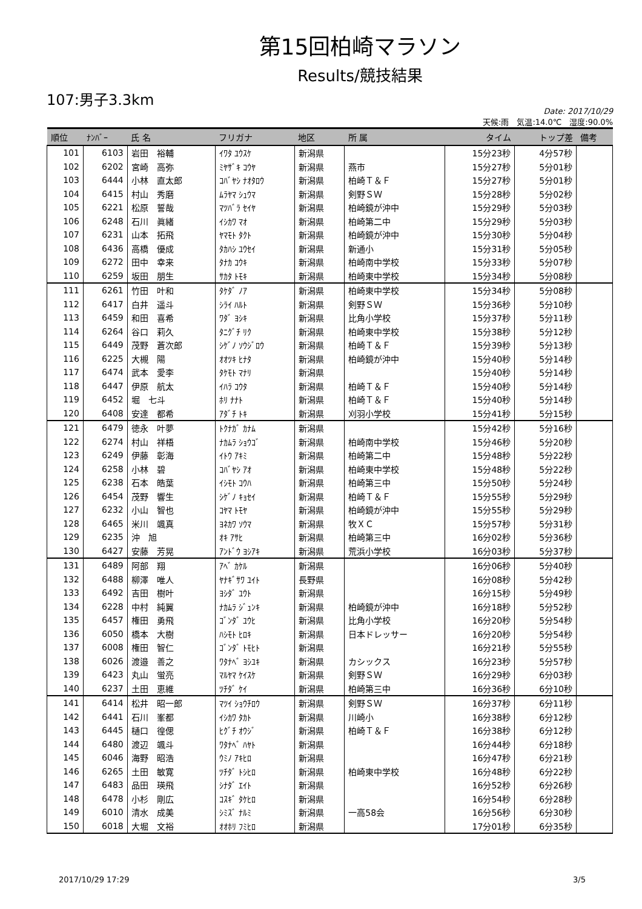第15回柏崎マラソン
Results/競技結果
107:男子3.3km
Date: 2017/10/29
天候:雨　気温:14.0℃　湿度:90.0%
| 順位 | ﾅﾝﾊﾞｰ | 氏 名 | フリガナ | 地区 | 所 属 | タイム | トップ差 | 備考 |
| --- | --- | --- | --- | --- | --- | --- | --- | --- |
| 101 | 6103 | 岩田 裕輔 | ｲﾜﾀ ﾕｳｽｹ | 新潟県 | | 15分23秒 | 4分57秒 | |
| 102 | 6202 | 宮崎 高弥 | ﾐﾔｻﾞｷ ｺｳﾔ | 新潟県 | 燕市 | 15分27秒 | 5分01秒 | |
| 103 | 6444 | 小林 直太郎 | ｺﾊﾞﾔｼ ﾅｵﾀﾛｳ | 新潟県 | 柏崎Ｔ＆Ｆ | 15分27秒 | 5分01秒 | |
| 104 | 6415 | 村山 秀磨 | ﾑﾗﾔﾏ ｼｭｳﾏ | 新潟県 | 剣野ＳＷ | 15分28秒 | 5分02秒 | |
| 105 | 6221 | 松原 誓哉 | ﾏﾂﾊﾞﾗ ｾｲﾔ | 新潟県 | 柏崎鏡が沖中 | 15分29秒 | 5分03秒 | |
| 106 | 6248 | 石川 眞緒 | ｲｼｶﾜ ﾏｵ | 新潟県 | 柏崎第二中 | 15分29秒 | 5分03秒 | |
| 107 | 6231 | 山本 拓飛 | ﾔﾏﾓﾄ ﾀｸﾄ | 新潟県 | 柏崎鏡が沖中 | 15分30秒 | 5分04秒 | |
| 108 | 6436 | 高橋 優成 | ﾀｶﾊｼ ﾕｳｾｲ | 新潟県 | 新通小 | 15分31秒 | 5分05秒 | |
| 109 | 6272 | 田中 幸来 | ﾀﾅｶ ｺｳｷ | 新潟県 | 柏崎南中学校 | 15分33秒 | 5分07秒 | |
| 110 | 6259 | 坂田 朋生 | ｻｶﾀ ﾄﾓｷ | 新潟県 | 柏崎東中学校 | 15分34秒 | 5分08秒 | |
| 111 | 6261 | 竹田 叶和 | ﾀｹﾀﾞ ﾉｱ | 新潟県 | 柏崎東中学校 | 15分34秒 | 5分08秒 | |
| 112 | 6417 | 白井 遥斗 | ｼﾗｲ ﾊﾙﾄ | 新潟県 | 剣野ＳＷ | 15分36秒 | 5分10秒 | |
| 113 | 6459 | 和田 喜希 | ﾜﾀﾞ ﾖｼｷ | 新潟県 | 比角小学校 | 15分37秒 | 5分11秒 | |
| 114 | 6264 | 谷口 莉久 | ﾀﾆｸﾞﾁ ﾘｸ | 新潟県 | 柏崎東中学校 | 15分38秒 | 5分12秒 | |
| 115 | 6449 | 茂野 蒼次郎 | ｼｹﾞﾉ ｿｳｼﾞﾛｳ | 新潟県 | 柏崎Ｔ＆Ｆ | 15分39秒 | 5分13秒 | |
| 116 | 6225 | 大槻 陽 | ｵｵﾂｷ ﾋﾅﾀ | 新潟県 | 柏崎鏡が沖中 | 15分40秒 | 5分14秒 | |
| 117 | 6474 | 武本 愛李 | ﾀｹﾓﾄ ﾏﾅﾘ | 新潟県 | | 15分40秒 | 5分14秒 | |
| 118 | 6447 | 伊原 航太 | ｲﾊﾗ ｺｳﾀ | 新潟県 | 柏崎Ｔ＆Ｆ | 15分40秒 | 5分14秒 | |
| 119 | 6452 | 堀 七斗 | ﾎﾘ ﾅﾅﾄ | 新潟県 | 柏崎Ｔ＆Ｆ | 15分40秒 | 5分14秒 | |
| 120 | 6408 | 安達 都希 | ｱﾀﾞﾁ ﾄｷ | 新潟県 | 刈羽小学校 | 15分41秒 | 5分15秒 | |
| 121 | 6479 | 徳永 叶夢 | ﾄｸﾅｶﾞ ｶﾅﾑ | 新潟県 | | 15分42秒 | 5分16秒 | |
| 122 | 6274 | 村山 祥梧 | ﾅｶﾑﾗ ｼｮｳｺﾞ | 新潟県 | 柏崎南中学校 | 15分46秒 | 5分20秒 | |
| 123 | 6249 | 伊藤 彰海 | ｲﾄｳ ｱｷﾐ | 新潟県 | 柏崎第二中 | 15分48秒 | 5分22秒 | |
| 124 | 6258 | 小林 碧 | ｺﾊﾞﾔｼ ｱｵ | 新潟県 | 柏崎東中学校 | 15分48秒 | 5分22秒 | |
| 125 | 6238 | 石本 皓葉 | ｲｼﾓﾄ ｺｳﾊ | 新潟県 | 柏崎第三中 | 15分50秒 | 5分24秒 | |
| 126 | 6454 | 茂野 響生 | ｼｹﾞﾉ ｷｮｾｲ | 新潟県 | 柏崎Ｔ＆Ｆ | 15分55秒 | 5分29秒 | |
| 127 | 6232 | 小山 智也 | ｺﾔﾏ ﾄﾓﾔ | 新潟県 | 柏崎鏡が沖中 | 15分55秒 | 5分29秒 | |
| 128 | 6465 | 米川 颯真 | ﾖﾈｶﾜ ｿｳﾏ | 新潟県 | 牧ＸＣ | 15分57秒 | 5分31秒 | |
| 129 | 6235 | 沖 旭 | ｵｷ ｱｻﾋ | 新潟県 | 柏崎第三中 | 16分02秒 | 5分36秒 | |
| 130 | 6427 | 安藤 芳晃 | ｱﾝﾄﾞｳ ﾖｼｱｷ | 新潟県 | 荒浜小学校 | 16分03秒 | 5分37秒 | |
| 131 | 6489 | 阿部 翔 | ｱﾍﾞ ｶｹﾙ | 新潟県 | | 16分06秒 | 5分40秒 | |
| 132 | 6488 | 柳澤 唯人 | ﾔﾅｷﾞｻﾜ ﾕｲﾄ | 長野県 | | 16分08秒 | 5分42秒 | |
| 133 | 6492 | 吉田 樹叶 | ﾖｼﾀﾞ ﾕｳﾄ | 新潟県 | | 16分15秒 | 5分49秒 | |
| 134 | 6228 | 中村 純翼 | ﾅｶﾑﾗ ｼﾞｭﾝｷ | 新潟県 | 柏崎鏡が沖中 | 16分18秒 | 5分52秒 | |
| 135 | 6457 | 権田 勇飛 | ｺﾞﾝﾀﾞ ﾕｳﾋ | 新潟県 | 比角小学校 | 16分20秒 | 5分54秒 | |
| 136 | 6050 | 橋本 大樹 | ﾊｼﾓﾄ ﾋﾛｷ | 新潟県 | 日本ドレッサー | 16分20秒 | 5分54秒 | |
| 137 | 6008 | 権田 智仁 | ｺﾞﾝﾀﾞ ﾄﾓﾋﾄ | 新潟県 | | 16分21秒 | 5分55秒 | |
| 138 | 6026 | 渡邉 善之 | ﾜﾀﾅﾍﾞ ﾖｼﾕｷ | 新潟県 | カシックス | 16分23秒 | 5分57秒 | |
| 139 | 6423 | 丸山 蛍亮 | ﾏﾙﾔﾏ ｹｲｽｹ | 新潟県 | 剣野ＳＷ | 16分29秒 | 6分03秒 | |
| 140 | 6237 | 土田 恵維 | ﾂﾁﾀﾞ ｹｲ | 新潟県 | 柏崎第三中 | 16分36秒 | 6分10秒 | |
| 141 | 6414 | 松井 昭一郎 | ﾏﾂｲ ｼｮｳﾁﾛｳ | 新潟県 | 剣野ＳＷ | 16分37秒 | 6分11秒 | |
| 142 | 6441 | 石川 峯都 | ｲｼｶﾜ ﾀｶﾄ | 新潟県 | 川崎小 | 16分38秒 | 6分12秒 | |
| 143 | 6445 | 樋口 徨偲 | ﾋｸﾞﾁ ｵｳｼﾞ | 新潟県 | 柏崎Ｔ＆Ｆ | 16分38秒 | 6分12秒 | |
| 144 | 6480 | 渡辺 颯斗 | ﾜﾀﾅﾍﾞ ﾊﾔﾄ | 新潟県 | | 16分44秒 | 6分18秒 | |
| 145 | 6046 | 海野 昭浩 | ｳﾐﾉ ｱｷﾋﾛ | 新潟県 | | 16分47秒 | 6分21秒 | |
| 146 | 6265 | 土田 敏寛 | ﾂﾁﾀﾞ ﾄｼﾋﾛ | 新潟県 | 柏崎東中学校 | 16分48秒 | 6分22秒 | |
| 147 | 6483 | 品田 瑛飛 | ｼﾅﾀﾞ ｴｲﾄ | 新潟県 | | 16分52秒 | 6分26秒 | |
| 148 | 6478 | 小杉 剛広 | ｺｽｷﾞ ﾀｹﾋﾛ | 新潟県 | | 16分54秒 | 6分28秒 | |
| 149 | 6010 | 清水 成美 | ｼﾐｽﾞ ﾅﾙﾐ | 新潟県 | 一高58会 | 16分56秒 | 6分30秒 | |
| 150 | 6018 | 大堀 文裕 | ｵｵﾎﾘ ﾌﾐﾋﾛ | 新潟県 | | 17分01秒 | 6分35秒 | |
2017/10/29 17:29 3/5